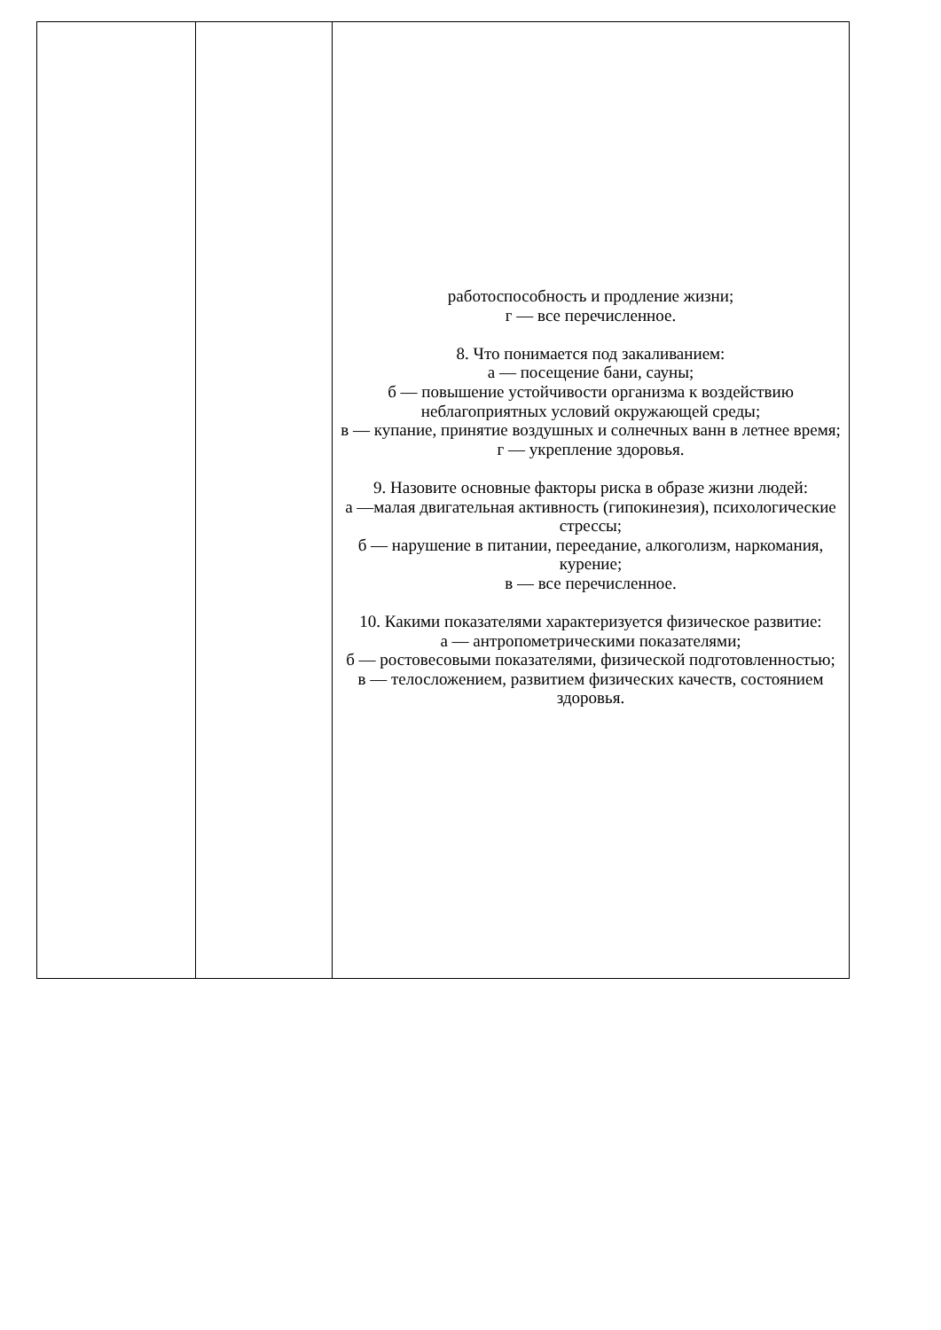| | | работоспособность и продление жизни; г — все перечисленное. 8. Что понимается под закаливанием: а — посещение бани, сауны; б — повышение устойчивости организма к воздействию неблагоприятных условий окружающей среды; в — купание, принятие воздушных и солнечных ванн в летнее время; г — укрепление здоровья. 9. Назовите основные факторы риска в образе жизни людей: а —малая двигательная активность (гипокинезия), психологические стрессы; б — нарушение в питании, переедание, алкоголизм, наркомания, курение; в — все перечисленное. 10. Какими показателями характеризуется физическое развитие: а — антропометрическими показателями; б — ростовесовыми показателями, физической подготовленностью; в — телосложением, развитием физических качеств, состоянием здоровья. |